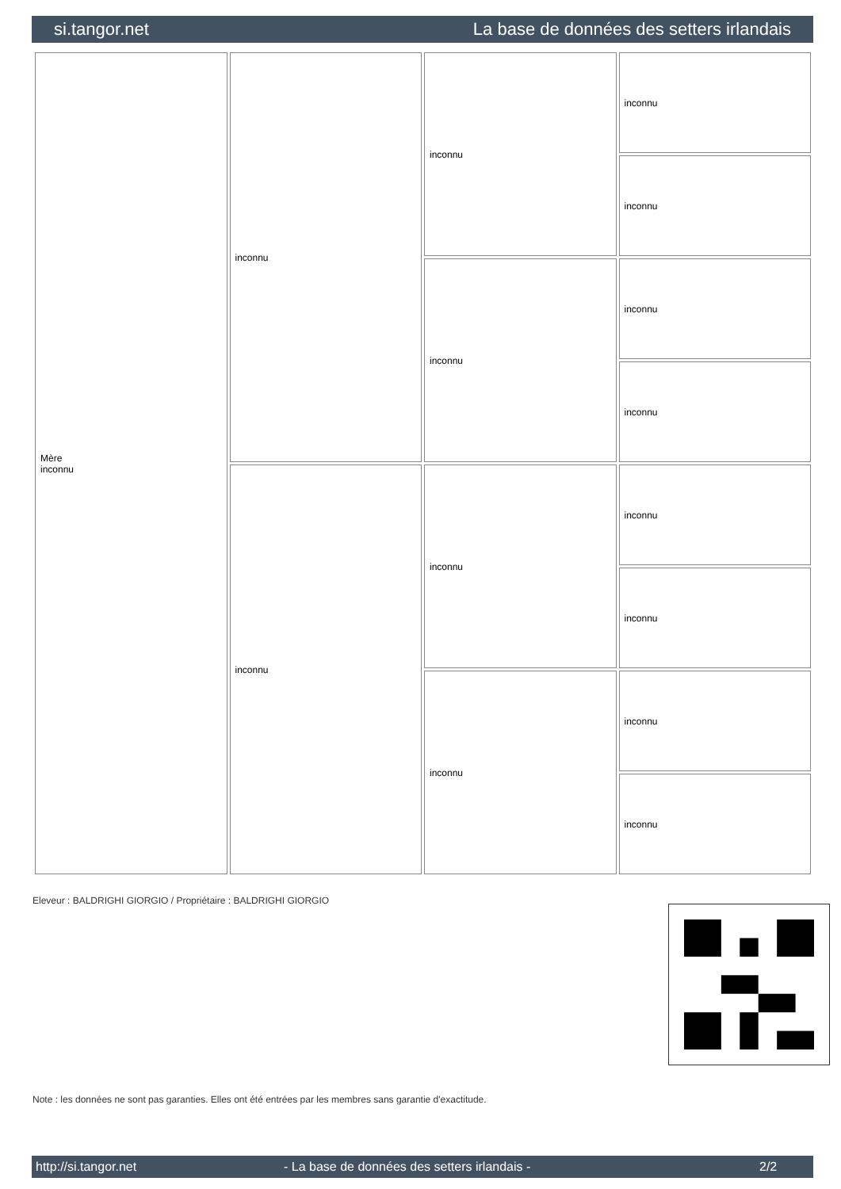si.tangor.net La base de données des setters irlandais
| Mère inconnu | inconnu | inconnu | inconnu |
| | | | inconnu |
| | | inconnu | inconnu |
| | | | inconnu |
| | inconnu | inconnu | inconnu |
| | | | inconnu |
| | | inconnu | inconnu |
| | | | inconnu |
Eleveur : BALDRIGHI GIORGIO / Propriétaire : BALDRIGHI GIORGIO
Note : les données ne sont pas garanties. Elles ont été entrées par les membres sans garantie d'exactitude.
http://si.tangor.net - La base de données des setters irlandais - 2/2